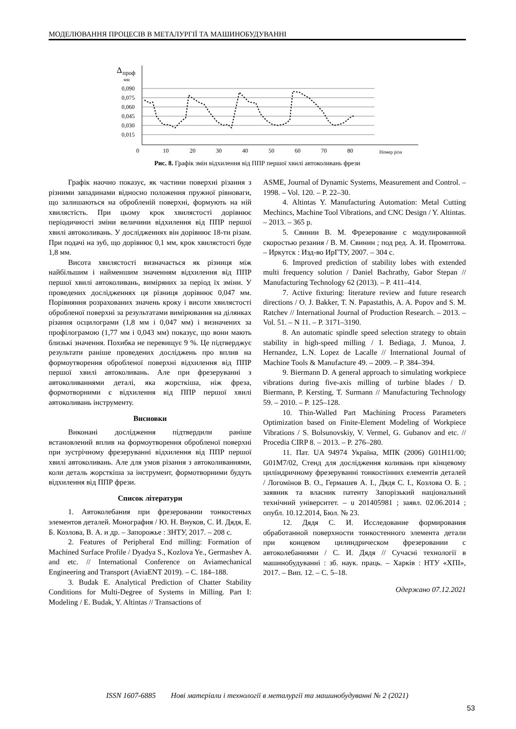МОДЕЛЮВАННЯ ПРОЦЕСІВ В МЕТАЛУРГІЇ ТА МАШИНОБУДУВАННІ
Δ
проф
мм
0,090
0,075
0,060
0,045
0,030
0,015
0
10
20
30
40
50
60
70
80
Номер різа
Рис. 8. Графік змін відхилення від ППР першої хвилі автоколивань фрези
Графік наочно показує, як частини поверхні різання з різними западинами відносно положення пружної рівноваги, що залишаються на обробленій поверхні, формують на ній хвилястість. При цьому крок хвилястості дорівнює періодичності зміни величини відхилення від ППР першої хвилі автоколивань. У дослідженнях він дорівнює 18-ти різам. При подачі на зуб, що дорівнює 0,1 мм, крок хвилястості буде 1,8 мм.
Висота хвилястості визначається як різниця між найбільшим і найменшим значенням відхилення від ППР першої хвилі автоколивань, виміряних за період їх зміни. У проведених дослідженнях ця різниця дорівнює 0,047 мм. Порівняння розрахованих значень кроку і висоти хвилястості обробленої поверхні за результатами вимірювання на ділянках різання осцилограми (1,8 мм і 0,047 мм) і визначених за профілограмою (1,77 мм і 0,043 мм) показує, що вони мають близькі значення. Похибка не перевищує 9 %. Це підтверджує результати раніше проведених досліджень про вплив на формоутворення обробленої поверхні відхилення від ППР першої хвилі автоколивань. Але при фрезеруванні з автоколиваннями деталі, яка жорсткіша, ніж фреза, формотворними є відхилення від ППР першої хвилі автоколивань інструменту.
Висновки
Виконані дослідження підтвердили раніше встановлений вплив на формоутворення обробленої поверхні при зустрічному фрезеруванні відхилення від ППР першої хвилі автоколивань. Але для умов різання з автоколиваннями, коли деталь жорсткіша за інструмент, формотворними будуть відхилення від ППР фрези.
Список літератури
1. Автоколебания при фрезеровании тонкостеных элементов деталей. Монография / Ю. Н. Внуков, С. И. Дядя, Е. Б. Козлова, В. А. и др. – Запорожье : ЗНТУ, 2017. – 208 с.
2. Features of Peripheral End milling: Formation of Machined Surface Profile / Dyadya S., Kozlova Ye., Germashev A. and etc. // International Conference on Aviamechanical Engineering and Transport (AviaENT 2019). – С. 184–188.
3. Budak E. Analytical Prediction of Chatter Stability Conditions for Multi-Degree of Systems in Milling. Part I: Modeling / E. Budak, Y. Altintas // Transactions of
ASME, Journal of Dynamic Systems, Measurement and Control. – 1998. – Vol. 120. – P. 22–30.
4. Altintas Y. Manufacturing Automation: Metal Cutting Mechincs, Machine Tool Vibrations, and CNC Design / Y. Altintas. – 2013. – 365 p.
5. Свинин В. М. Фрезерование с модулированной скоростью резания / В. М. Свинин ; под ред. А. И. Промптова. – Иркутск : Изд-во ИрГТУ, 2007. – 304 с.
6. Improved prediction of stability lobes with extended multi frequency solution / Daniel Bachrathy, Gabor Stepan // Manufacturing Technology 62 (2013). – P. 411–414.
7. Active fixturing: literature review and future research directions / O. J. Bakker, T. N. Papastathis, A. A. Popov and S. M. Ratchev // International Journal of Production Research. – 2013. – Vol. 51. – N 11. – P. 3171–3190.
8. An automatic spindle speed selection strategy to obtain stability in high-speed milling / I. Bediaga, J. Munoa, J. Hernandez, L.N. Lopez de Lacalle // International Journal of Machine Tools & Manufacture 49. – 2009. – P. 384–394.
9. Biermann D. A general approach to simulating workpiece vibrations during five-axis milling of turbine blades / D. Biermann, P. Kersting, T. Surmann // Manufacturing Technology 59. – 2010. – P. 125–128.
10. Thin-Walled Part Machining Process Parameters Optimization based on Finite-Element Modeling of Workpiece Vibrations / S. Bolsunovskiy, V. Vermel, G. Gubanov and etc. // Procedia CIRP 8. – 2013. – P. 276–280.
11. Пат. UA 94974 Україна, МПК (2006) G01H11/00; G01M7/02, Стенд для дослідження коливань при кінцевому циліндричному фрезеруванні тонкостінних елементів деталей / Логомінов В. О., Гермашев А. І., Дядя С. І., Козлова О. Б. ; заявник та власник патенту Запорізький національний технічний університет. – u 201405981 ; заявл. 02.06.2014 ; опубл. 10.12.2014, Бюл. № 23.
12. Дядя С. И. Исследование формирования обработанной поверхности тонкостенного элемента детали при концевом цилиндрическом фрезеровании с автоколебаниями / С. И. Дядя // Сучасні технології в машинобудуванні : зб. наук. праць. – Харків : НТУ «ХПІ», 2017. – Вип. 12. – С. 5–18.
Одержано 07.12.2021
ISSN 1607-6885 Нові матеріали і технології в металургії та машинобудуванні № 2 (2021)
53